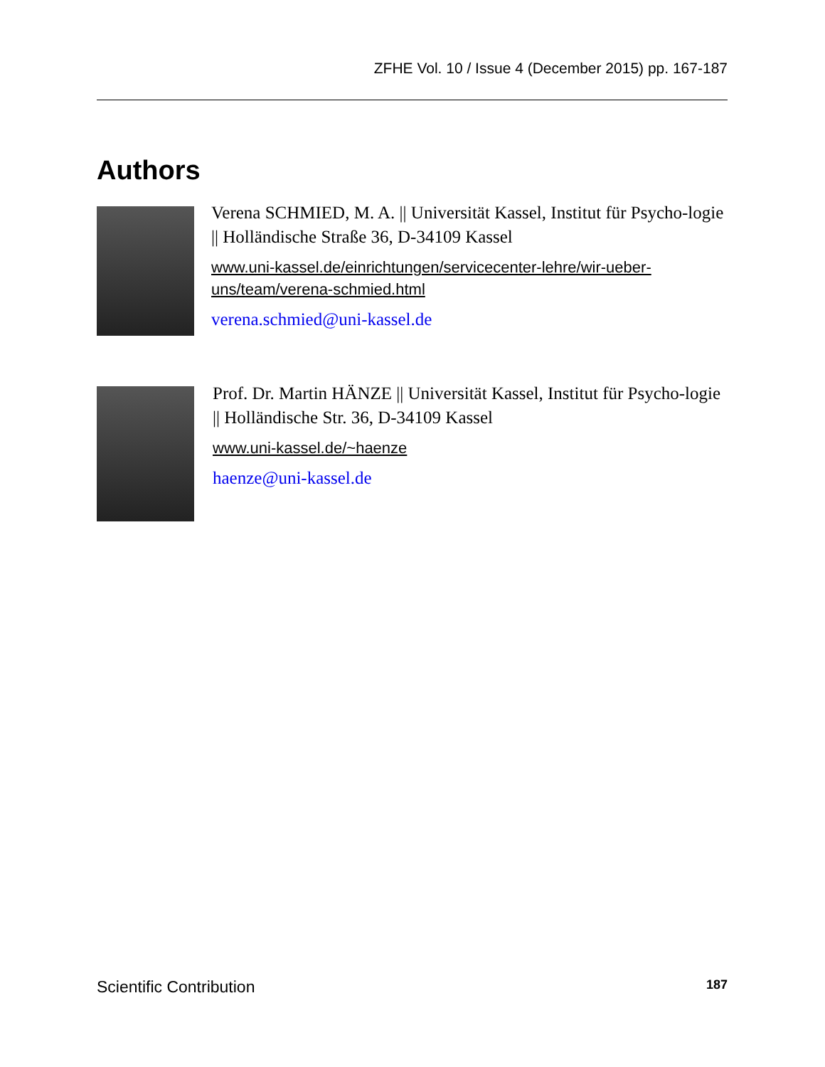ZFHE Vol. 10 / Issue 4 (December 2015) pp. 167-187
Authors
Verena SCHMIED, M. A. || Universität Kassel, Institut für Psycho-logie || Holländische Straße 36, D-34109 Kassel
www.uni-kassel.de/einrichtungen/servicecenter-lehre/wir-ueber-uns/team/verena-schmied.html
verena.schmied@uni-kassel.de
Prof. Dr. Martin HÄNZE || Universität Kassel, Institut für Psycho-logie || Holländische Str. 36, D-34109 Kassel
www.uni-kassel.de/~haenze
haenze@uni-kassel.de
Scientific Contribution 187